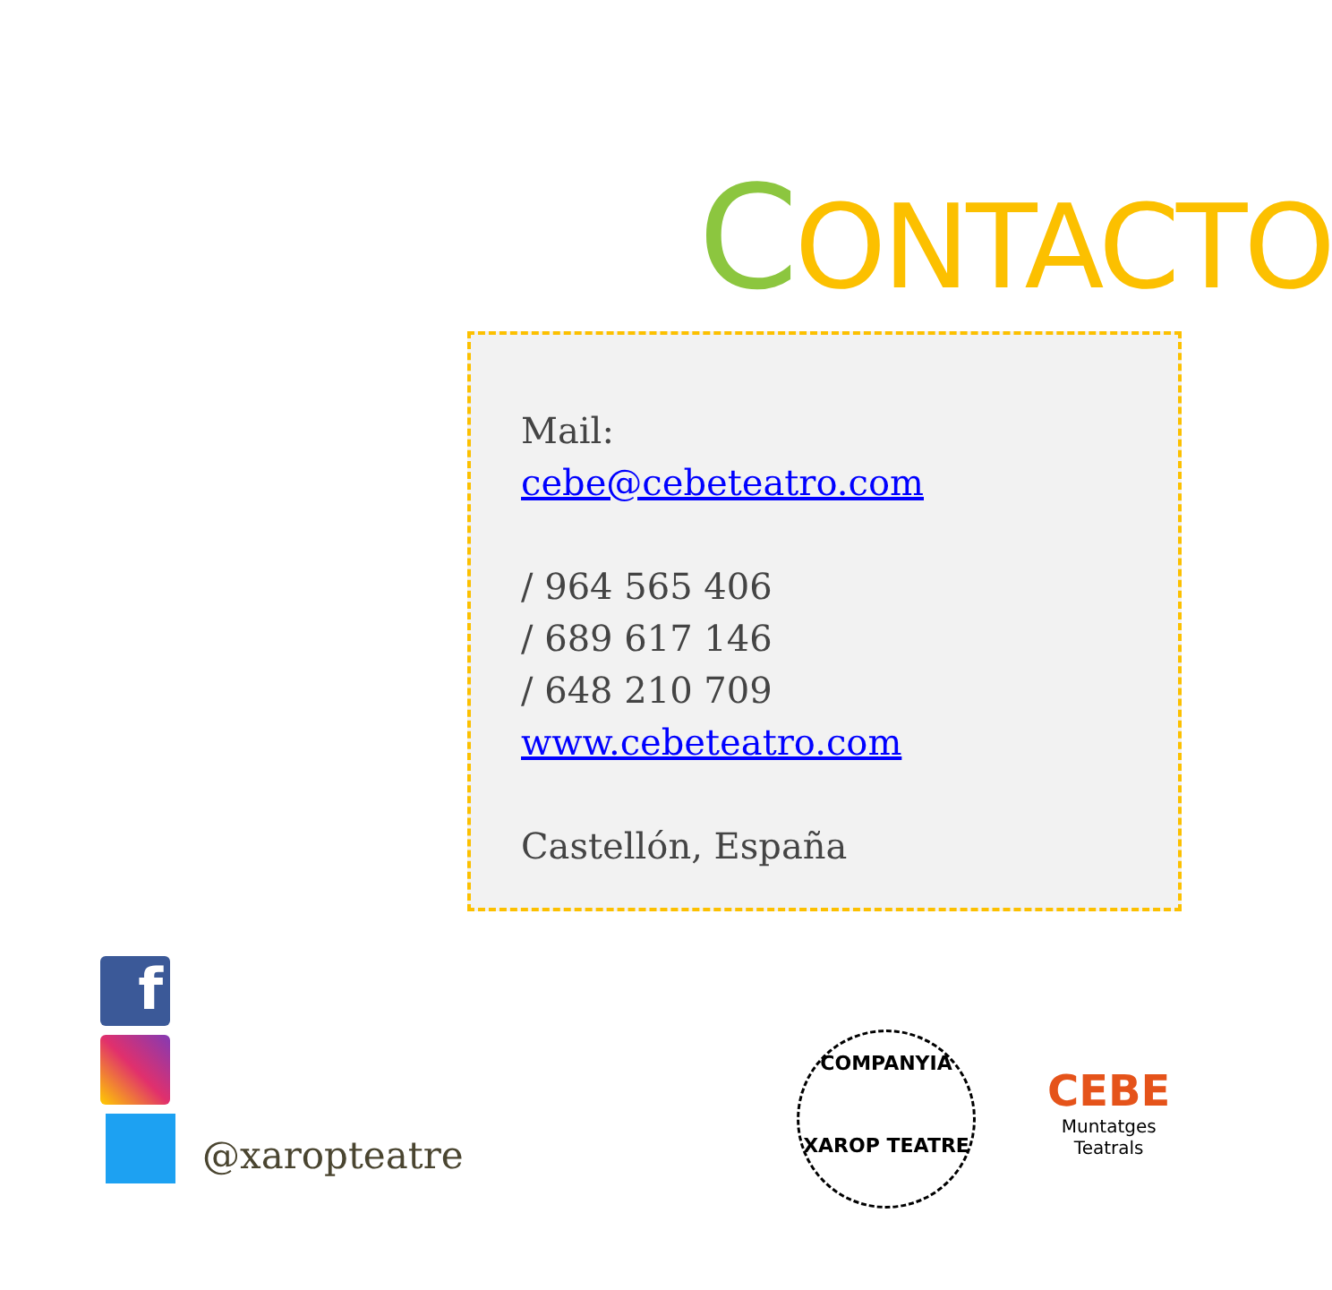CONTACTO
Mail:
cebe@cebeteatro.com
/ 964 565 406
/ 689 617 146
/ 648 210 709
www.cebeteatro.com
Castellón, España
f
@xaropteatre
COMPANYIA
XAROP TEATRE
CEBE
Muntatges
Teatrals